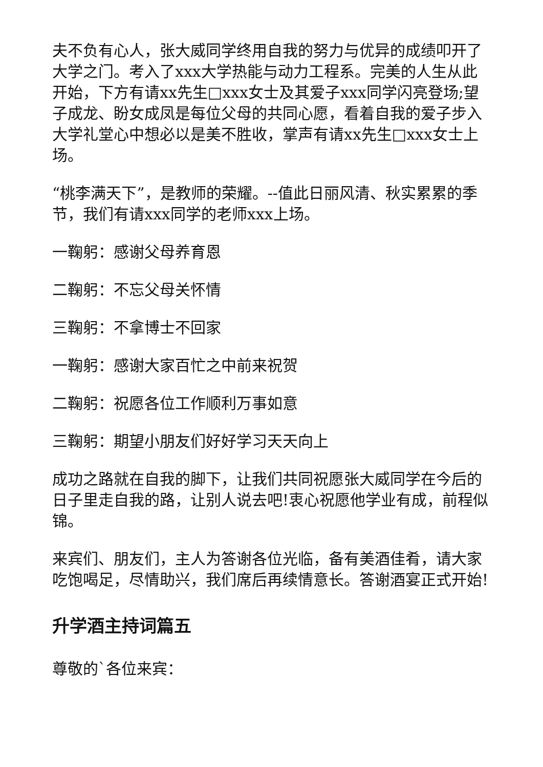夫不负有心人，张大威同学终用自我的努力与优异的成绩叩开了大学之门。考入了xxx大学热能与动力工程系。完美的人生从此开始，下方有请xx先生□xxx女士及其爱子xxx同学闪亮登场;望子成龙、盼女成凤是每位父母的共同心愿，看着自我的爱子步入大学礼堂心中想必以是美不胜收，掌声有请xx先生□xxx女士上场。
“桃李满天下”，是教师的荣耀。--值此日丽风清、秋实累累的季节，我们有请xxx同学的老师xxx上场。
一鞠躬：感谢父母养育恩
二鞠躬：不忘父母关怀情
三鞠躬：不拿博士不回家
一鞠躬：感谢大家百忙之中前来祝贺
二鞠躬：祝愿各位工作顺利万事如意
三鞠躬：期望小朋友们好好学习天天向上
成功之路就在自我的脚下，让我们共同祝愿张大威同学在今后的日子里走自我的路，让别人说去吧!衷心祝愿他学业有成，前程似锦。
来宾们、朋友们，主人为答谢各位光临，备有美酒佳肴，请大家吃饱喝足，尽情助兴，我们席后再续情意长。答谢酒宴正式开始!
升学酒主持词篇五
尊敬的`各位来宾：